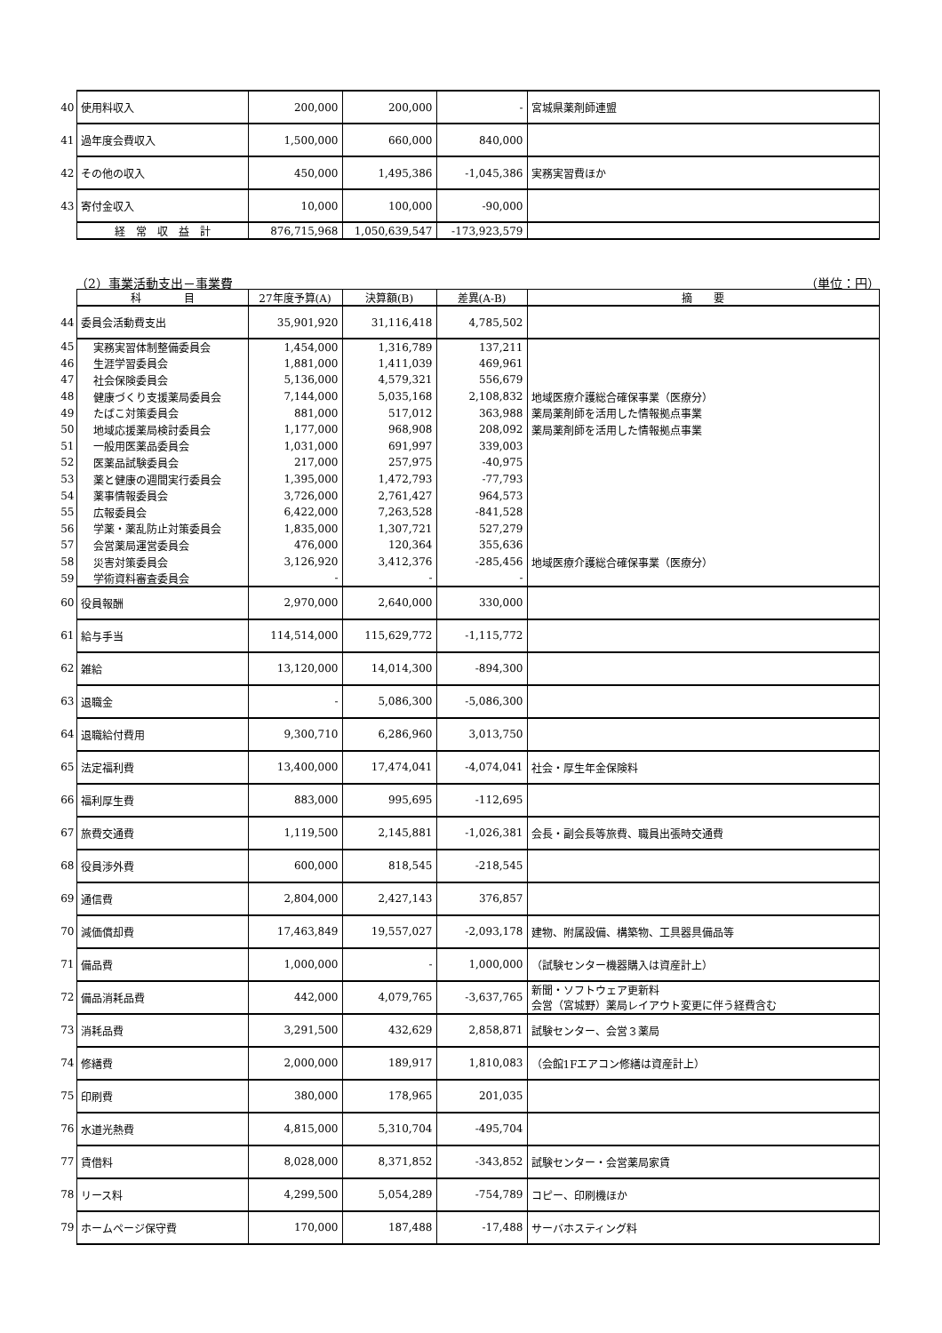| 40 | 使用料収入 | 200,000 | 200,000 | - | 宮城県薬剤師連盟 |
| 41 | 過年度会費収入 | 1,500,000 | 660,000 | 840,000 | |
| 42 | その他の収入 | 450,000 | 1,495,386 | -1,045,386 | 実務実習費ほか |
| 43 | 寄付金収入 | 10,000 | 100,000 | -90,000 | |
| | 経 常 収 益 計 | 876,715,968 | 1,050,639,547 | -173,923,579 | |
（2）事業活動支出－事業費 （単位：円）
| | 科 目 | 27年度予算(A) | 決算額(B) | 差異(A-B) | 摘 要 |
| 44 | 委員会活動費支出 | 35,901,920 | 31,116,418 | 4,785,502 | |
| 45 | 実務実習体制整備委員会 | 1,454,000 | 1,316,789 | 137,211 | |
| 46 | 生涯学習委員会 | 1,881,000 | 1,411,039 | 469,961 | |
| 47 | 社会保険委員会 | 5,136,000 | 4,579,321 | 556,679 | |
| 48 | 健康づくり支援薬局委員会 | 7,144,000 | 5,035,168 | 2,108,832 | 地域医療介護総合確保事業（医療分） |
| 49 | たばこ対策委員会 | 881,000 | 517,012 | 363,988 | 薬局薬剤師を活用した情報拠点事業 |
| 50 | 地域応援薬局検討委員会 | 1,177,000 | 968,908 | 208,092 | 薬局薬剤師を活用した情報拠点事業 |
| 51 | 一般用医薬品委員会 | 1,031,000 | 691,997 | 339,003 | |
| 52 | 医薬品試験委員会 | 217,000 | 257,975 | -40,975 | |
| 53 | 薬と健康の週間実行委員会 | 1,395,000 | 1,472,793 | -77,793 | |
| 54 | 薬事情報委員会 | 3,726,000 | 2,761,427 | 964,573 | |
| 55 | 広報委員会 | 6,422,000 | 7,263,528 | -841,528 | |
| 56 | 学薬・薬乱防止対策委員会 | 1,835,000 | 1,307,721 | 527,279 | |
| 57 | 会営薬局運営委員会 | 476,000 | 120,364 | 355,636 | |
| 58 | 災害対策委員会 | 3,126,920 | 3,412,376 | -285,456 | 地域医療介護総合確保事業（医療分） |
| 59 | 学術資料審査委員会 | - | - | - | |
| 60 | 役員報酬 | 2,970,000 | 2,640,000 | 330,000 | |
| 61 | 給与手当 | 114,514,000 | 115,629,772 | -1,115,772 | |
| 62 | 雑給 | 13,120,000 | 14,014,300 | -894,300 | |
| 63 | 退職金 | - | 5,086,300 | -5,086,300 | |
| 64 | 退職給付費用 | 9,300,710 | 6,286,960 | 3,013,750 | |
| 65 | 法定福利費 | 13,400,000 | 17,474,041 | -4,074,041 | 社会・厚生年金保険料 |
| 66 | 福利厚生費 | 883,000 | 995,695 | -112,695 | |
| 67 | 旅費交通費 | 1,119,500 | 2,145,881 | -1,026,381 | 会長・副会長等旅費、職員出張時交通費 |
| 68 | 役員渉外費 | 600,000 | 818,545 | -218,545 | |
| 69 | 通信費 | 2,804,000 | 2,427,143 | 376,857 | |
| 70 | 減価償却費 | 17,463,849 | 19,557,027 | -2,093,178 | 建物、附属設備、構築物、工具器具備品等 |
| 71 | 備品費 | 1,000,000 | - | 1,000,000 | （試験センター機器購入は資産計上） |
| 72 | 備品消耗品費 | 442,000 | 4,079,765 | -3,637,765 | 新聞・ソフトウェア更新料 会営（宮城野）薬局レイアウト変更に伴う経費含む |
| 73 | 消耗品費 | 3,291,500 | 432,629 | 2,858,871 | 試験センター、会営３薬局 |
| 74 | 修繕費 | 2,000,000 | 189,917 | 1,810,083 | （会館1Fエアコン修繕は資産計上） |
| 75 | 印刷費 | 380,000 | 178,965 | 201,035 | |
| 76 | 水道光熱費 | 4,815,000 | 5,310,704 | -495,704 | |
| 77 | 賃借料 | 8,028,000 | 8,371,852 | -343,852 | 試験センター・会営薬局家賃 |
| 78 | リース料 | 4,299,500 | 5,054,289 | -754,789 | コピー、印刷機ほか |
| 79 | ホームページ保守費 | 170,000 | 187,488 | -17,488 | サーバホスティング料 |